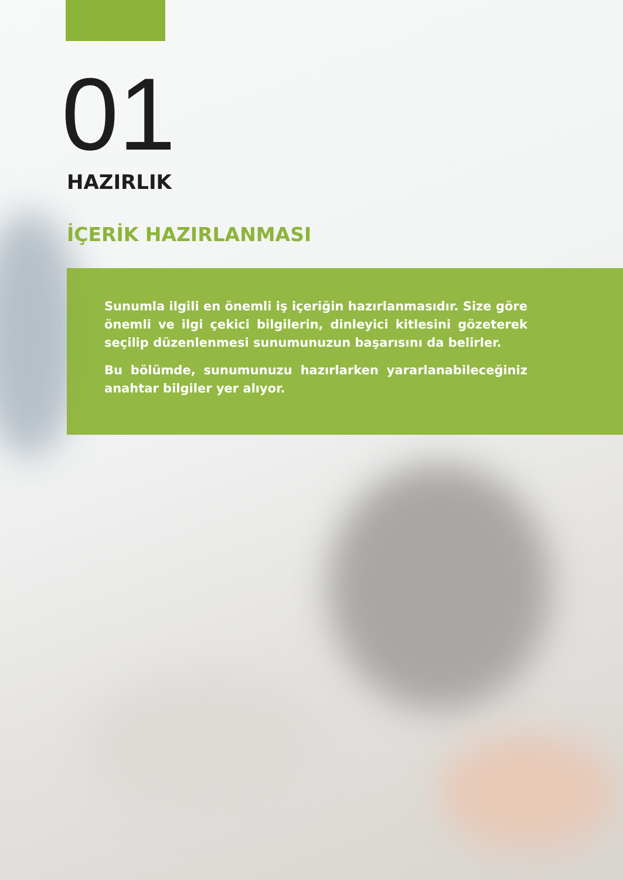01
HAZIRLIK
İÇERİK HAZIRLANMASI
Sunumla ilgili en önemli iş içeriğin hazırlanmasıdır. Size göre önemli ve ilgi çekici bilgilerin, dinleyici kitlesini gözeterek seçilip düzenlenmesi sunumunuzun başarısını da belirler.
Bu bölümde, sunumunuzu hazırlarken yararlanabileceğiniz anahtar bilgiler yer alıyor.